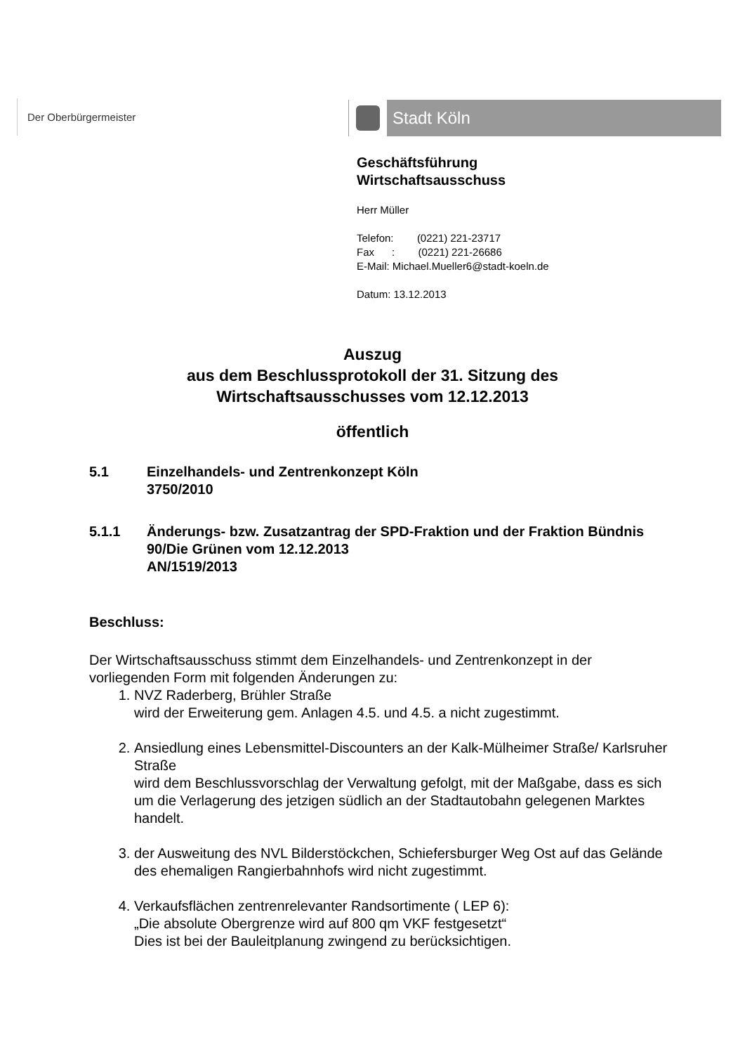Der Oberbürgermeister Stadt Köln
Geschäftsführung
Wirtschaftsausschuss
Herr Müller
Telefon: (0221) 221-23717
Fax : (0221) 221-26686
E-Mail: Michael.Mueller6@stadt-koeln.de
Datum: 13.12.2013
Auszug
aus dem Beschlussprotokoll der 31. Sitzung des
Wirtschaftsausschusses vom 12.12.2013
öffentlich
5.1 Einzelhandels- und Zentrenkonzept Köln
3750/2010
5.1.1 Änderungs- bzw. Zusatzantrag der SPD-Fraktion und der Fraktion Bündnis 90/Die Grünen vom 12.12.2013
AN/1519/2013
Beschluss:
Der Wirtschaftsausschuss stimmt dem Einzelhandels- und Zentrenkonzept in der vorliegenden Form mit folgenden Änderungen zu:
1. NVZ Raderberg, Brühler Straße
wird der Erweiterung gem. Anlagen 4.5. und 4.5. a nicht zugestimmt.
2. Ansiedlung eines Lebensmittel-Discounters an der Kalk-Mülheimer Straße/ Karlsruher Straße
wird dem Beschlussvorschlag der Verwaltung gefolgt, mit der Maßgabe, dass es sich um die Verlagerung des jetzigen südlich an der Stadtautobahn gelegenen Marktes handelt.
3. der Ausweitung des NVL Bilderstöckchen, Schiefersburger Weg Ost auf das Gelände des ehemaligen Rangierbahnhofs wird nicht zugestimmt.
4. Verkaufsflächen zentrenrelevanter Randsortimente ( LEP 6):
„Die absolute Obergrenze wird auf 800 qm VKF festgesetzt“
Dies ist bei der Bauleitplanung zwingend zu berücksichtigen.